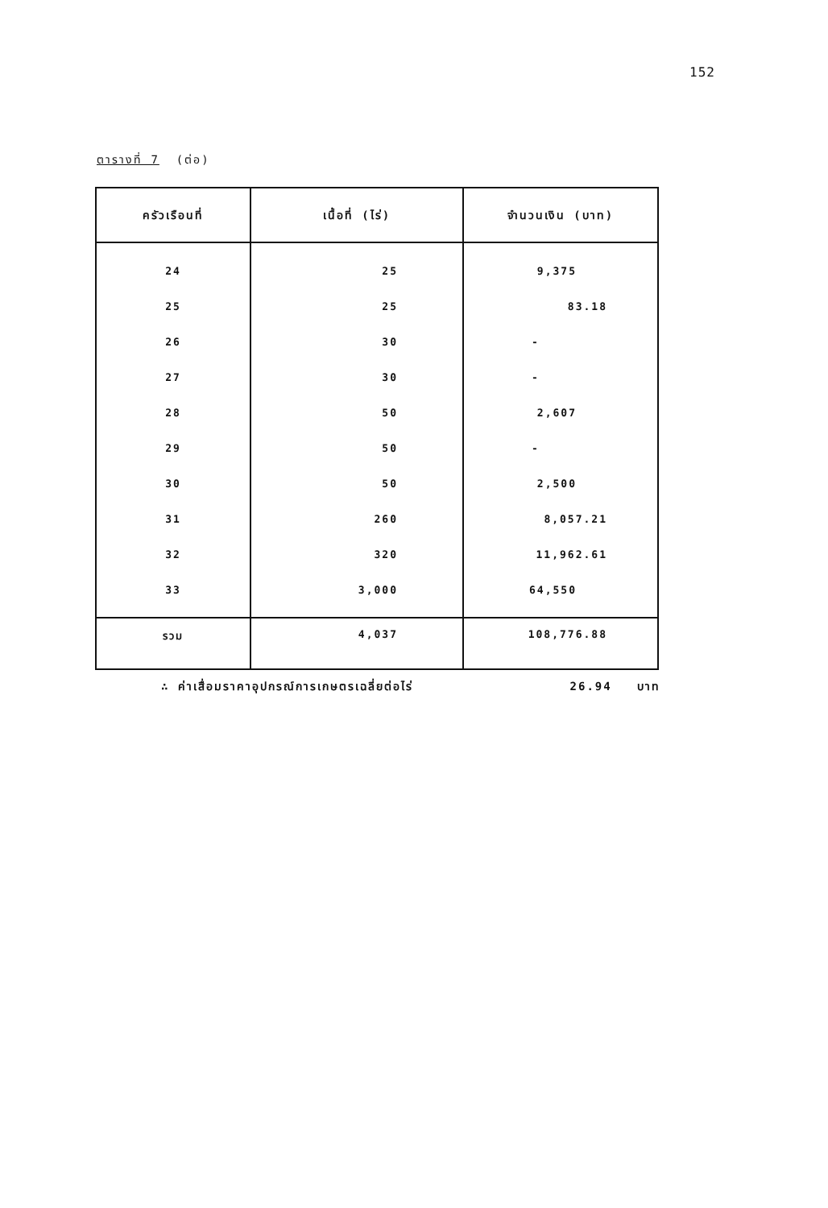152
ตารางที่ 7 (ต่อ)
| ครัวเรือนที่ | เนื้อที่ (ไร่) | จำนวนเงิน (บาท) |
| --- | --- | --- |
| 24 | 25 | 9,375 |
| 25 | 25 | 83.18 |
| 26 | 30 | - |
| 27 | 30 | - |
| 28 | 50 | 2,607 |
| 29 | 50 | - |
| 30 | 50 | 2,500 |
| 31 | 260 | 8,057.21 |
| 32 | 320 | 11,962.61 |
| 33 | 3,000 | 64,550 |
| รวม | 4,037 | 108,776.88 |
∴ ค่าเสื่อมราคาอุปกรณ์การเกษตรเฉลี่ยต่อไร่ 26.94 บาท